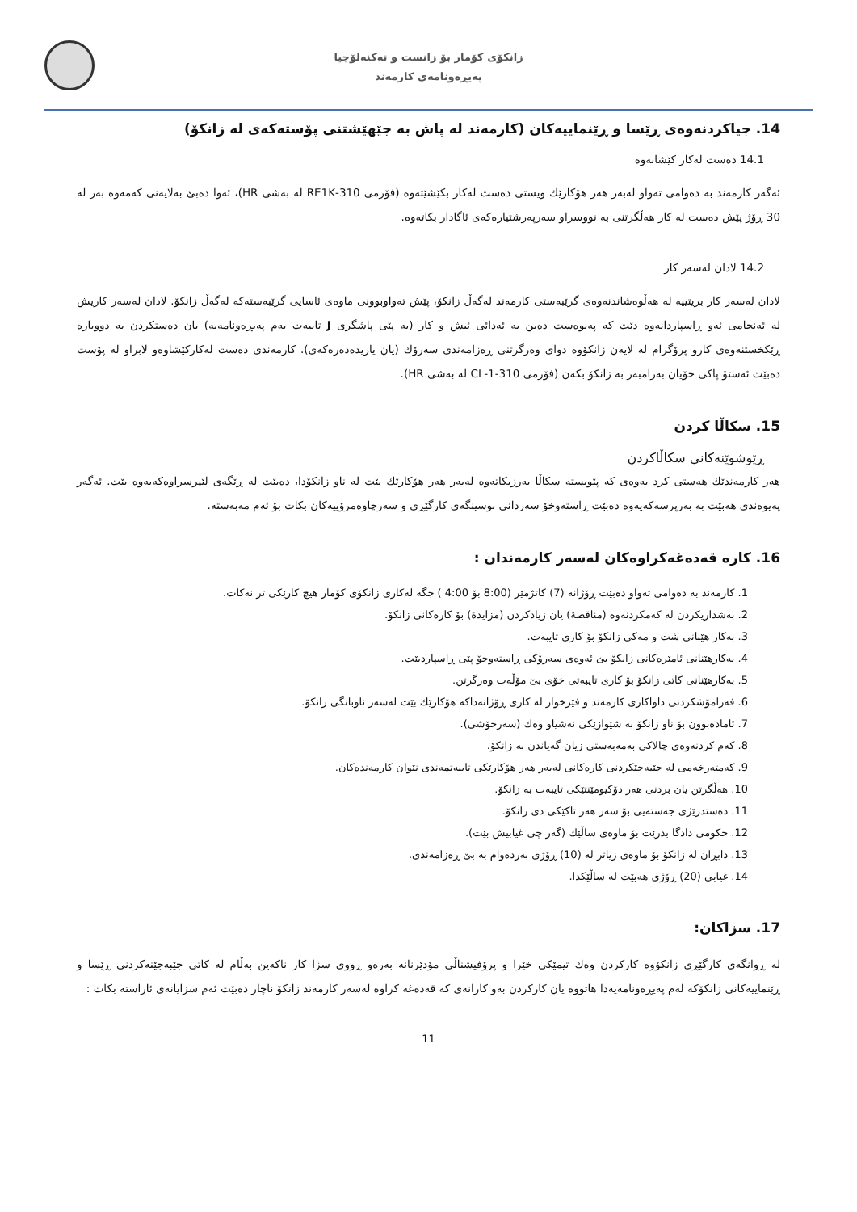زانکۆی کۆمار بۆ زانست و تەکنەلۆجیا
پەیڕەونامەی کارمەند
14. جیاکردنەوەی ڕێسا و ڕێنماییەکان (کارمەند لە پاش بە جێهێشتنی پۆستەکەی لە زانکۆ)
14.1 دەست لەکار کێشانەوە
ئەگەر کارمەند بە دەوامی تەواو لەبەر هەر هۆکارێك ویستی دەست لەکار بکێشێتەوە (فۆرمی 310-RE1K لە بەشی HR)، ئەوا دەبێ بەلایەنی کەمەوە بەر لە 30 ڕۆژ پێش دەست لە کار هەڵگرتنی بە نووسراو سەرپەرشتیارەکەی ئاگادار بکاتەوە.
14.2 لادان لەسەر کار
لادان لەسەر کار بریتییە لە هەڵوەشاندنەوەی گرێبەستی کارمەند لەگەڵ زانکۆ، پێش تەواوبوونی ماوەی ئاسایی گرێبەستەکە لەگەڵ زانکۆ. لادان لەسەر کاریش لە ئەنجامی ئەو ڕاسپاردانەوە دێت کە پەیوەست دەبن بە ئەدائی ئیش و کار (بە پێی پاشگری J تایبەت بەم پەیڕەونامەیە) یان دەستکردن بە دووبارە ڕێکخستنەوەی کارو پرۆگرام لە لایەن زانکۆوە دوای وەرگرتنی ڕەزامەندی سەرۆك (یان یاریدەدەرەکەی). کارمەندی دەست لەکارکێشاوەو لابراو لە پۆست دەبێت ئەستۆ پاکی خۆیان بەرامبەر بە زانکۆ بکەن (فۆرمی 310-CL-1 لە بەشی HR).
15. سکاڵا کردن
ڕێوشوێنەکانی سکاڵاکردن
هەر کارمەندێك هەستی کرد بەوەی کە پێویستە سکاڵا بەرزبکاتەوە لەبەر هەر هۆکارێك بێت لە ناو زانکۆدا، دەبێت لە ڕێگەی لێپرسراوەکەیەوە بێت. ئەگەر پەیوەندی هەبێت بە بەرپرسەکەیەوە دەبێت ڕاستەوخۆ سەردانی نوسینگەی کارگێڕی و سەرچاوەمرۆییەکان بکات بۆ ئەم مەبەستە.
16. کارە قەدەغەکراوەکان لەسەر کارمەندان :
1. کارمەند بە دەوامی تەواو دەبێت ڕۆژانە (7) کاتژمێر (8:00 بۆ 4:00 ) جگە لەکاری زانکۆی کۆمار هیچ کارێکی تر نەکات.
2. بەشداریکردن لە کەمکردنەوە (مناقصة) یان زیادکردن (مزایدة) بۆ کارەکانی زانکۆ.
3. بەکار هێنانی شت و مەکی زانکۆ بۆ کاری تایبەت.
4. بەکارهێنانی ئامێرەکانی زانکۆ بێ ئەوەی سەرۆکی ڕاستەوخۆ پێی ڕاسپاردبێت.
5. بەکارهێنانی کاتی زانکۆ بۆ کاری تایبەتی خۆی بێ مۆڵەت وەرگرتن.
6. فەرامۆشکردنی داواکاری کارمەند و فێرخواز لە کاری ڕۆژانەداکە هۆکارێك بێت لەسەر ناوبانگی زانکۆ.
7. ئامادەبوون بۆ ناو زانکۆ بە شێوازێکی نەشیاو وەك (سەرخۆشی).
8. کەم کردنەوەی چالاکی بەمەبەستی زیان گەیاندن بە زانکۆ.
9. کەمتەرخەمی لە جێبەجێکردنی کارەکانی لەبەر هەر هۆکارێکی تایبەتمەندی نێوان کارمەندەکان.
10. هەڵگرتن یان بردنی هەر دۆکیومێنتێکی تایبەت بە زانکۆ.
11. دەستدرێژی جەستەیی بۆ سەر هەر تاکێکی دی زانکۆ.
12. حکومی دادگا بدرێت بۆ ماوەی ساڵێك (گەر چی غیابیش بێت).
13. دابڕان لە زانکۆ بۆ ماوەی زیاتر لە (10) ڕۆژی بەردەوام بە بێ ڕەزامەندی.
14. غیابی (20) ڕۆژی هەبێت لە ساڵێکدا.
17. سزاکان:
لە ڕوانگەی کارگێڕی زانکۆوە کارکردن وەك تیمێکی خێرا و پرۆفیشناڵی مۆدێرنانە بەرەو ڕووی سزا کار ناکەین بەڵام لە کاتی جێبەجێنەکردنی ڕێسا و ڕێنماییەکانی زانکۆکە لەم پەیڕەونامەیەدا هاتووە یان کارکردن بەو کارانەی کە قەدەغە کراوە لەسەر کارمەند زانکۆ ناچار دەبێت ئەم سزایانەی ئاراستە بکات :
11